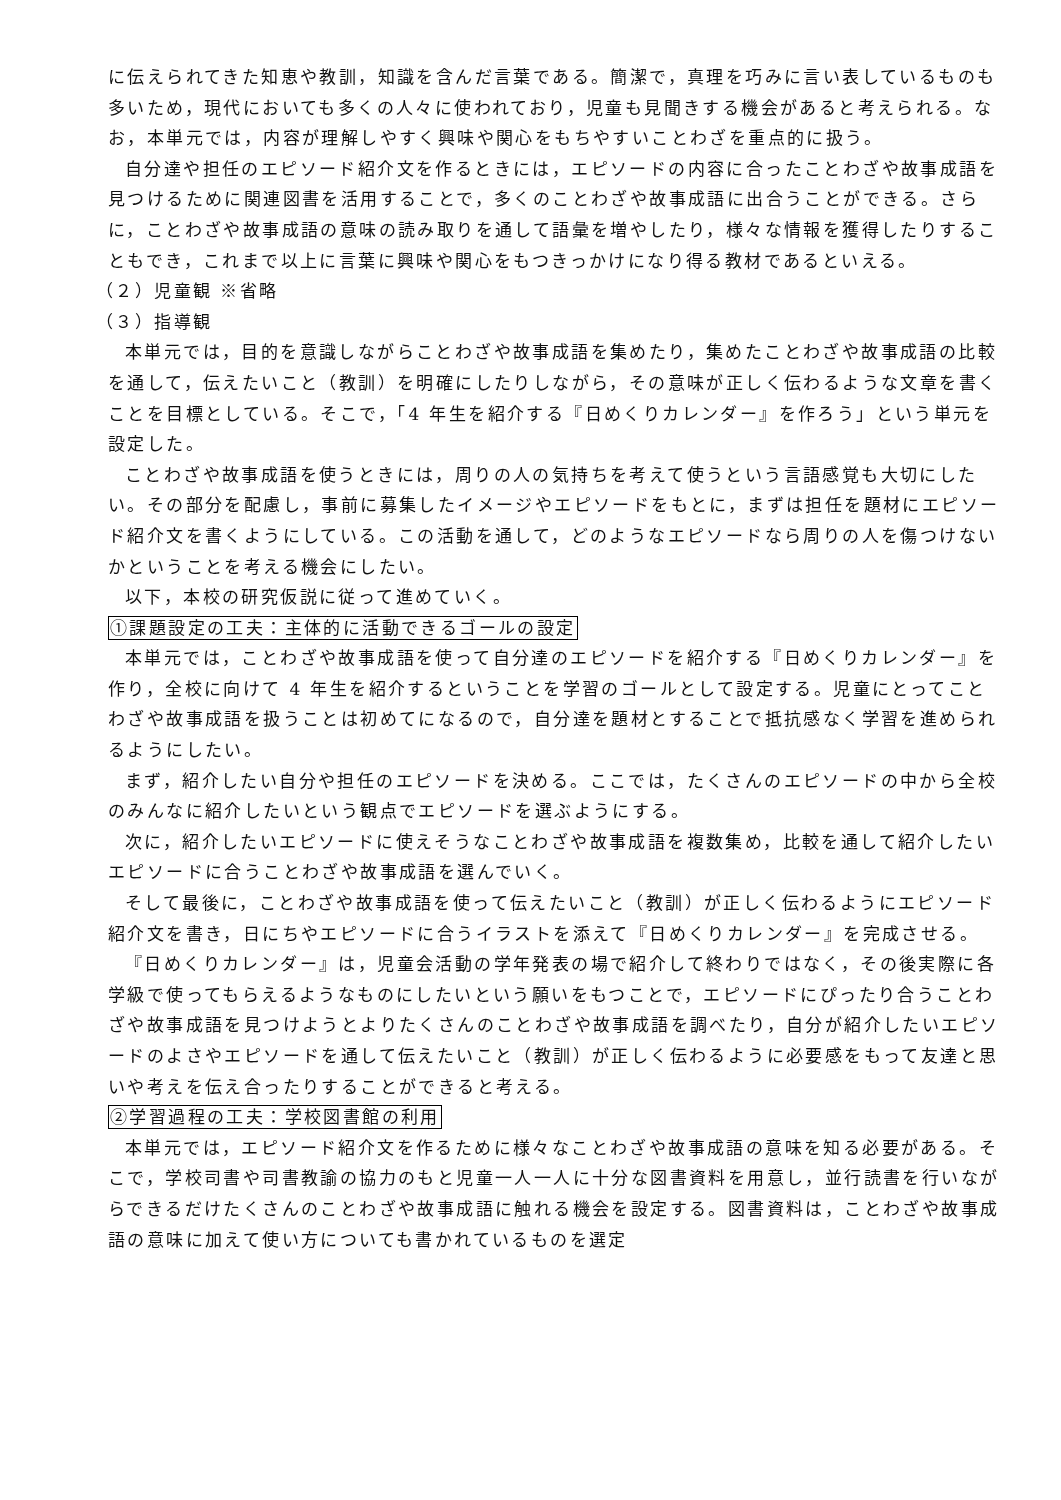に伝えられてきた知恵や教訓，知識を含んだ言葉である。簡潔で，真理を巧みに言い表しているものも多いため，現代においても多くの人々に使われており，児童も見聞きする機会があると考えられる。なお，本単元では，内容が理解しやすく興味や関心をもちやすいことわざを重点的に扱う。
自分達や担任のエピソード紹介文を作るときには，エピソードの内容に合ったことわざや故事成語を見つけるために関連図書を活用することで，多くのことわざや故事成語に出合うことができる。さらに，ことわざや故事成語の意味の読み取りを通して語彙を増やしたり，様々な情報を獲得したりすることもでき，これまで以上に言葉に興味や関心をもつきっかけになり得る教材であるといえる。
（２）児童観 ※省略
（３）指導観
本単元では，目的を意識しながらことわざや故事成語を集めたり，集めたことわざや故事成語の比較を通して，伝えたいこと（教訓）を明確にしたりしながら，その意味が正しく伝わるような文章を書くことを目標としている。そこで，「4 年生を紹介する『日めくりカレンダー』を作ろう」という単元を設定した。
ことわざや故事成語を使うときには，周りの人の気持ちを考えて使うという言語感覚も大切にしたい。その部分を配慮し，事前に募集したイメージやエピソードをもとに，まずは担任を題材にエピソード紹介文を書くようにしている。この活動を通して，どのようなエピソードなら周りの人を傷つけないかということを考える機会にしたい。
以下，本校の研究仮説に従って進めていく。
①課題設定の工夫：主体的に活動できるゴールの設定
本単元では，ことわざや故事成語を使って自分達のエピソードを紹介する『日めくりカレンダー』を作り，全校に向けて 4 年生を紹介するということを学習のゴールとして設定する。児童にとってことわざや故事成語を扱うことは初めてになるので，自分達を題材とすることで抵抗感なく学習を進められるようにしたい。
まず，紹介したい自分や担任のエピソードを決める。ここでは，たくさんのエピソードの中から全校のみんなに紹介したいという観点でエピソードを選ぶようにする。
次に，紹介したいエピソードに使えそうなことわざや故事成語を複数集め，比較を通して紹介したいエピソードに合うことわざや故事成語を選んでいく。
そして最後に，ことわざや故事成語を使って伝えたいこと（教訓）が正しく伝わるようにエピソード紹介文を書き，日にちやエピソードに合うイラストを添えて『日めくりカレンダー』を完成させる。
『日めくりカレンダー』は，児童会活動の学年発表の場で紹介して終わりではなく，その後実際に各学級で使ってもらえるようなものにしたいという願いをもつことで，エピソードにぴったり合うことわざや故事成語を見つけようとよりたくさんのことわざや故事成語を調べたり，自分が紹介したいエピソードのよさやエピソードを通して伝えたいこと（教訓）が正しく伝わるように必要感をもって友達と思いや考えを伝え合ったりすることができると考える。
②学習過程の工夫：学校図書館の利用
本単元では，エピソード紹介文を作るために様々なことわざや故事成語の意味を知る必要がある。そこで，学校司書や司書教諭の協力のもと児童一人一人に十分な図書資料を用意し，並行読書を行いながらできるだけたくさんのことわざや故事成語に触れる機会を設定する。図書資料は，ことわざや故事成語の意味に加えて使い方についても書かれているものを選定